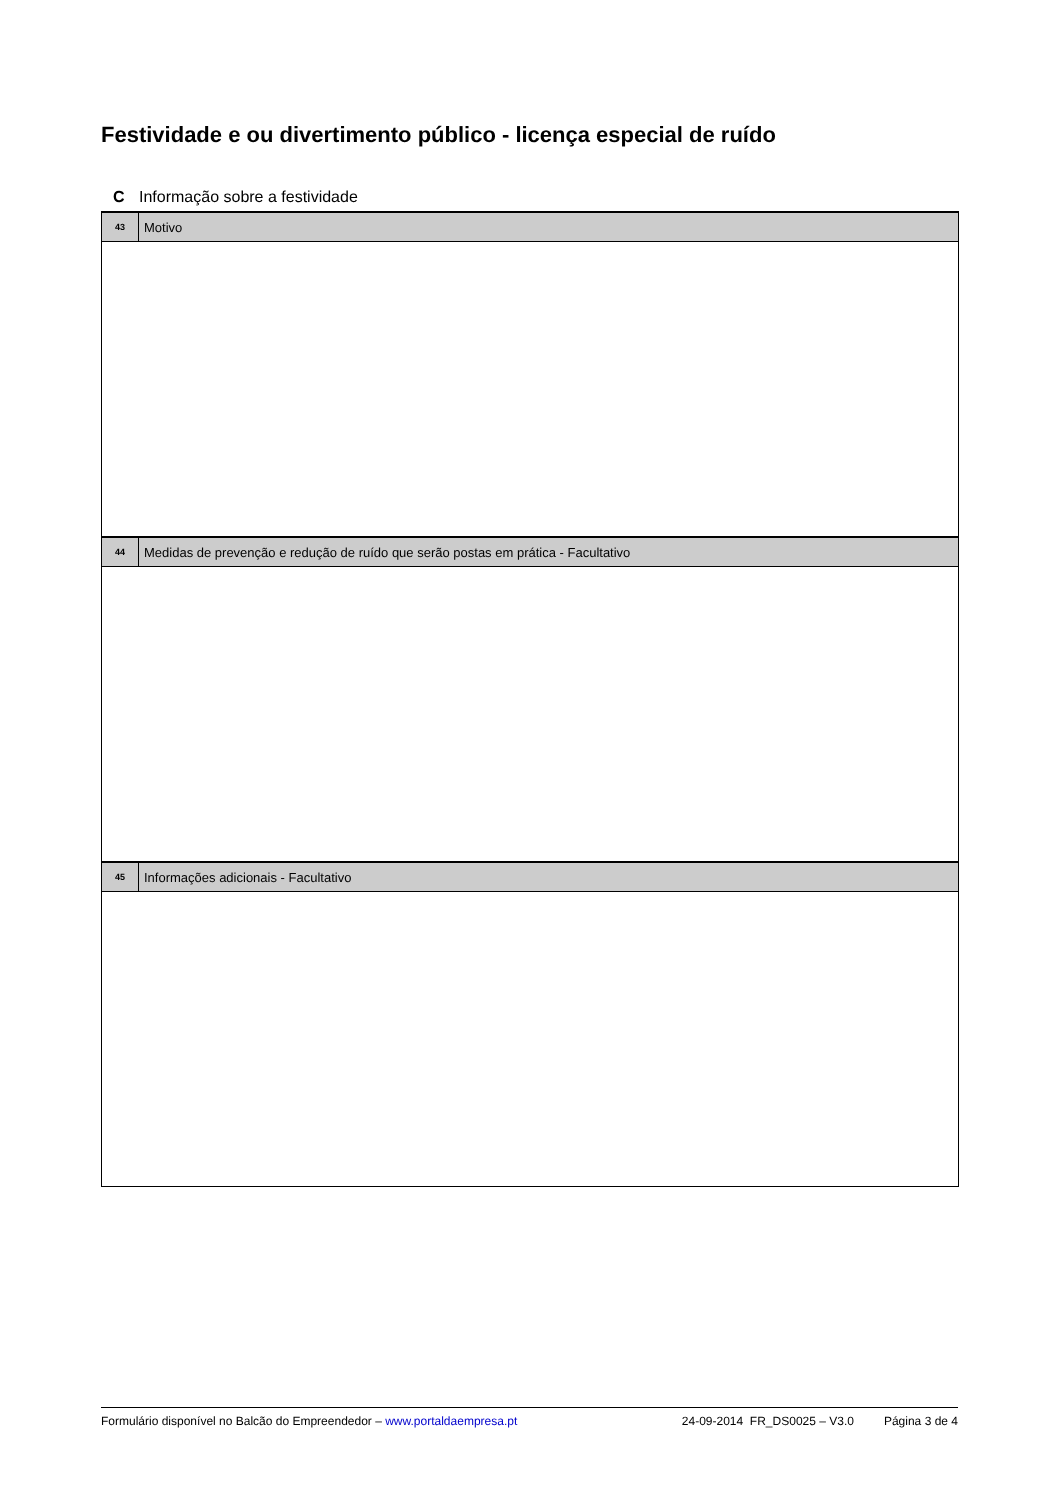Festividade e ou divertimento público - licença especial de ruído
C Informação sobre a festividade
43
Motivo
44
Medidas de prevenção e redução de ruído que serão postas em prática - Facultativo
45
Informações adicionais - Facultativo
Formulário disponível no Balcão do Empreendedor – www.portaldaempresa.pt 24-09-2014 FR_DS0025 – V3.0 Página 3 de 4